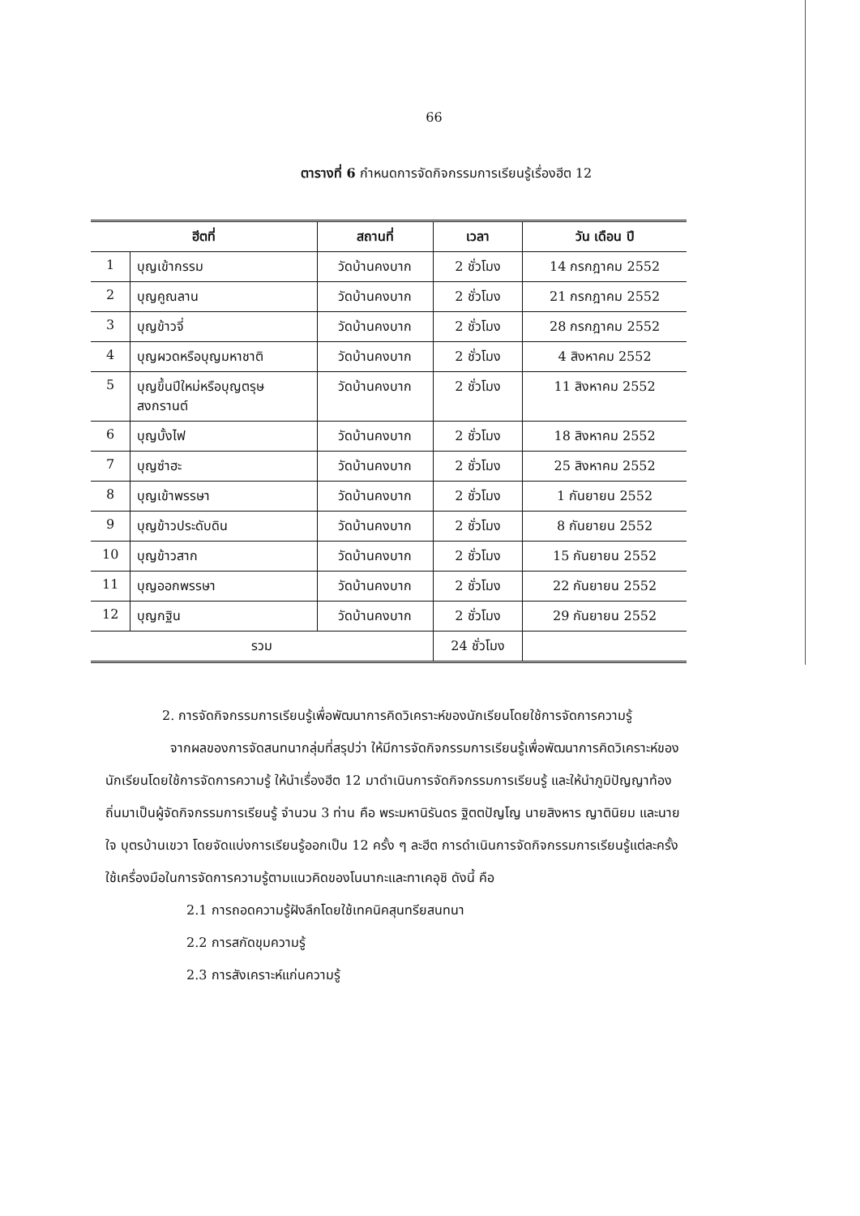66
ตารางที่ 6 กำหนดการจัดกิจกรรมการเรียนรู้เรื่องฮีต 12
| ฮีตที่ | | สถานที่ | เวลา | วัน เดือน ปี |
| --- | --- | --- | --- | --- |
| 1 | บุญเข้ากรรม | วัดบ้านคงบาก | 2 ชั่วโมง | 14 กรกฎาคม 2552 |
| 2 | บุญคูณลาน | วัดบ้านคงบาก | 2 ชั่วโมง | 21 กรกฎาคม 2552 |
| 3 | บุญข้าวจี่ | วัดบ้านคงบาก | 2 ชั่วโมง | 28 กรกฎาคม 2552 |
| 4 | บุญผวดหรือบุญมหาชาติ | วัดบ้านคงบาก | 2 ชั่วโมง | 4 สิงหาคม 2552 |
| 5 | บุญขึ้นปีใหม่หรือบุญตรุษ สงกรานต์ | วัดบ้านคงบาก | 2 ชั่วโมง | 11 สิงหาคม 2552 |
| 6 | บุญบั้งไฟ | วัดบ้านคงบาก | 2 ชั่วโมง | 18 สิงหาคม 2552 |
| 7 | บุญซำฮะ | วัดบ้านคงบาก | 2 ชั่วโมง | 25 สิงหาคม 2552 |
| 8 | บุญเข้าพรรษา | วัดบ้านคงบาก | 2 ชั่วโมง | 1 กันยายน 2552 |
| 9 | บุญข้าวประดับดิน | วัดบ้านคงบาก | 2 ชั่วโมง | 8 กันยายน 2552 |
| 10 | บุญข้าวสาก | วัดบ้านคงบาก | 2 ชั่วโมง | 15 กันยายน 2552 |
| 11 | บุญออกพรรษา | วัดบ้านคงบาก | 2 ชั่วโมง | 22 กันยายน 2552 |
| 12 | บุญกฐิน | วัดบ้านคงบาก | 2 ชั่วโมง | 29 กันยายน 2552 |
| รวม | | | 24 ชั่วโมง | |
2. การจัดกิจกรรมการเรียนรู้เพื่อพัฒนาการคิดวิเคราะห์ของนักเรียนโดยใช้การจัดการความรู้
จากผลของการจัดสนทนากลุ่มที่สรุปว่า ให้มีการจัดกิจกรรมการเรียนรู้เพื่อพัฒนาการคิดวิเคราะห์ของนักเรียนโดยใช้การจัดการความรู้ ให้นำเรื่องฮีต 12 มาดำเนินการจัดกิจกรรมการเรียนรู้ และให้นำภูมิปัญญาท้องถิ่นมาเป็นผู้จัดกิจกรรมการเรียนรู้ จำนวน 3 ท่าน คือ พระมหานิรันดร ฐิตตปัญโญ นายสิงหาร ญาตินิยม และนายใจ บุตรบ้านเขวา โดยจัดแบ่งการเรียนรู้ออกเป็น 12 ครั้ง ๆ ละฮีต การดำเนินการจัดกิจกรรมการเรียนรู้แต่ละครั้งใช้เครื่องมือในการจัดการความรู้ตามแนวคิดของโนนากะและทาเคอุชิ ดังนี้ คือ
2.1 การถอดความรู้ฝังลึกโดยใช้เทคนิคสุนทรียสนทนา
2.2 การสกัดขุมความรู้
2.3 การสังเคราะห์แก่นความรู้